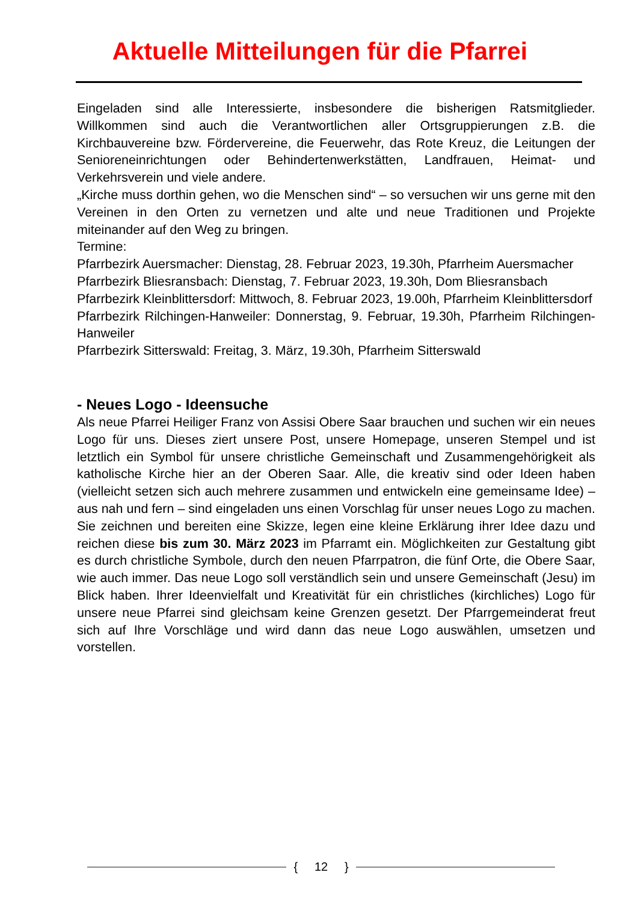Aktuelle Mitteilungen für die Pfarrei
Eingeladen sind alle Interessierte, insbesondere die bisherigen Ratsmitglieder. Willkommen sind auch die Verantwortlichen aller Ortsgruppierungen z.B. die Kirchbauvereine bzw. Fördervereine, die Feuerwehr, das Rote Kreuz, die Leitungen der Senioreneinrichtungen oder Behindertenwerkstätten, Landfrauen, Heimat- und Verkehrsverein und viele andere.
„Kirche muss dorthin gehen, wo die Menschen sind“ – so versuchen wir uns gerne mit den Vereinen in den Orten zu vernetzen und alte und neue Traditionen und Projekte miteinander auf den Weg zu bringen.
Termine:
Pfarrbezirk Auersmacher: Dienstag, 28. Februar 2023, 19.30h, Pfarrheim Auersmacher
Pfarrbezirk Bliesransbach: Dienstag, 7. Februar 2023, 19.30h, Dom Bliesransbach
Pfarrbezirk Kleinblittersdorf: Mittwoch, 8. Februar 2023, 19.00h, Pfarrheim Kleinblittersdorf
Pfarrbezirk Rilchingen-Hanweiler: Donnerstag, 9. Februar, 19.30h, Pfarrheim Rilchingen-Hanweiler
Pfarrbezirk Sitterswald: Freitag, 3. März, 19.30h, Pfarrheim Sitterswald
- Neues Logo - Ideensuche
Als neue Pfarrei Heiliger Franz von Assisi Obere Saar brauchen und suchen wir ein neues Logo für uns. Dieses ziert unsere Post, unsere Homepage, unseren Stempel und ist letztlich ein Symbol für unsere christliche Gemeinschaft und Zusammengehörigkeit als katholische Kirche hier an der Oberen Saar. Alle, die kreativ sind oder Ideen haben (vielleicht setzen sich auch mehrere zusammen und entwickeln eine gemeinsame Idee) – aus nah und fern – sind eingeladen uns einen Vorschlag für unser neues Logo zu machen. Sie zeichnen und bereiten eine Skizze, legen eine kleine Erklärung ihrer Idee dazu und reichen diese bis zum 30. März 2023 im Pfarramt ein. Möglichkeiten zur Gestaltung gibt es durch christliche Symbole, durch den neuen Pfarrpatron, die fünf Orte, die Obere Saar, wie auch immer. Das neue Logo soll verständlich sein und unsere Gemeinschaft (Jesu) im Blick haben. Ihrer Ideenvielfalt und Kreativität für ein christliches (kirchliches) Logo für unsere neue Pfarrei sind gleichsam keine Grenzen gesetzt. Der Pfarrgemeinderat freut sich auf Ihre Vorschläge und wird dann das neue Logo auswählen, umsetzen und vorstellen.
{ 12 }